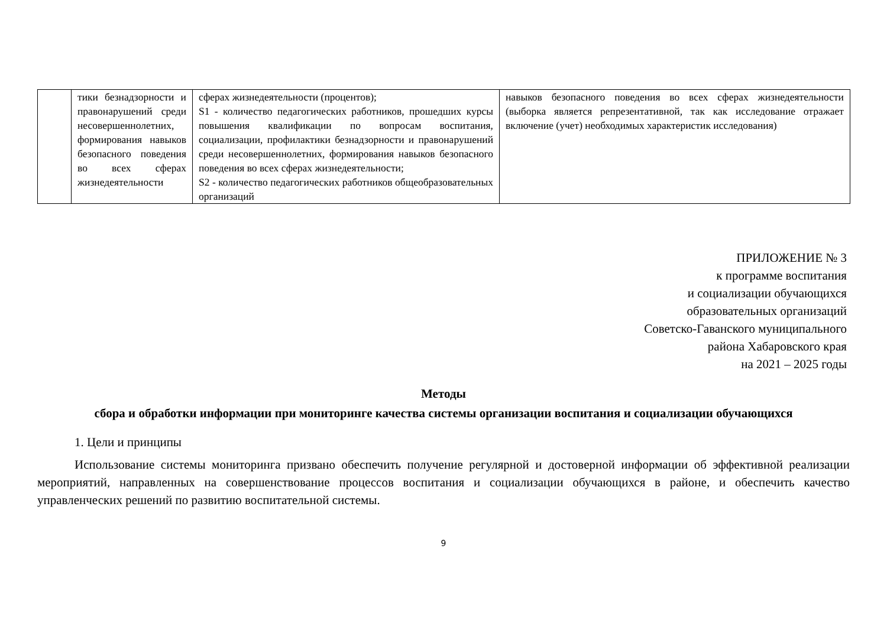| | тики безнадзорности и правонарушений среди несовершеннолетних, формирования навыков безопасного поведения во всех сферах жизнедеятельности | сферах жизнедеятельности (процентов); S1 - количество педагогических работников, прошедших курсы повышения квалификации по вопросам воспитания, социализации, профилактики безнадзорности и правонарушений среди несовершеннолетних, формирования навыков безопасного поведения во всех сферах жизнедеятельности; S2 - количество педагогических работников общеобразовательных организаций | навыков безопасного поведения во всех сферах жизнедеятельности (выборка является репрезентативной, так как исследование отражает включение (учет) необходимых характеристик исследования) |
ПРИЛОЖЕНИЕ № 3
к программе воспитания
и социализации обучающихся
образовательных организаций
Советско-Гаванского муниципального
района Хабаровского края
на 2021 – 2025 годы
Методы
сбора и обработки информации при мониторинге качества системы организации воспитания и социализации обучающихся
1. Цели и принципы
Использование системы мониторинга призвано обеспечить получение регулярной и достоверной информации об эффективной реализации мероприятий, направленных на совершенствование процессов воспитания и социализации обучающихся в районе, и обеспечить качество управленческих решений по развитию воспитательной системы.
9